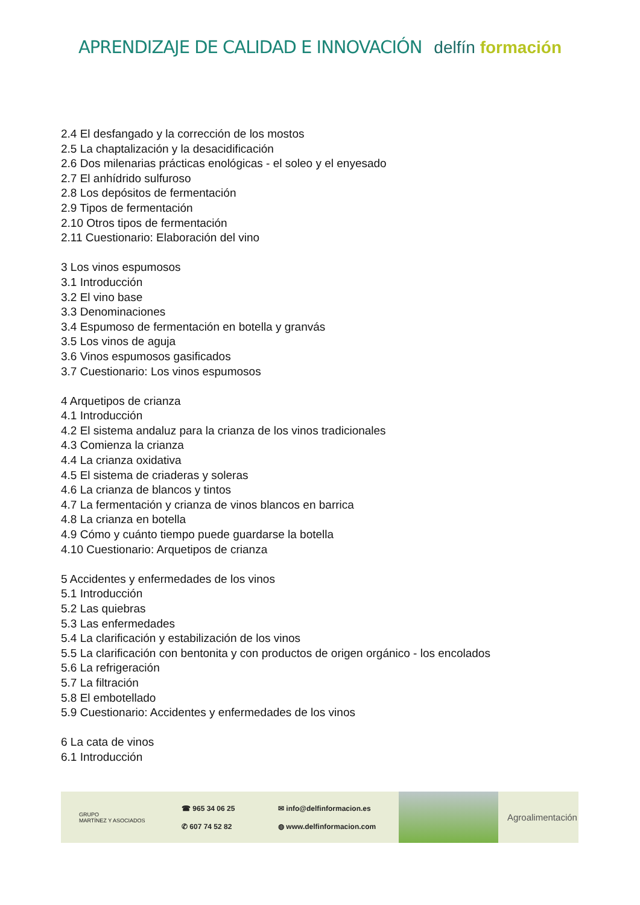APRENDIZAJE DE CALIDAD E INNOVACIÓN
delfín formación
2.4 El desfangado y la corrección de los mostos
2.5 La chaptalización y la desacidificación
2.6 Dos milenarias prácticas enológicas - el soleo y el enyesado
2.7 El anhídrido sulfuroso
2.8 Los depósitos de fermentación
2.9 Tipos de fermentación
2.10 Otros tipos de fermentación
2.11 Cuestionario: Elaboración del vino
3 Los vinos espumosos
3.1 Introducción
3.2 El vino base
3.3 Denominaciones
3.4 Espumoso de fermentación en botella y granvás
3.5 Los vinos de aguja
3.6 Vinos espumosos gasificados
3.7 Cuestionario: Los vinos espumosos
4 Arquetipos de crianza
4.1 Introducción
4.2 El sistema andaluz para la crianza de los vinos tradicionales
4.3 Comienza la crianza
4.4 La crianza oxidativa
4.5 El sistema de criaderas y soleras
4.6 La crianza de blancos y tintos
4.7 La fermentación y crianza de vinos blancos en barrica
4.8 La crianza en botella
4.9 Cómo y cuánto tiempo puede guardarse la botella
4.10 Cuestionario: Arquetipos de crianza
5 Accidentes y enfermedades de los vinos
5.1 Introducción
5.2 Las quiebras
5.3 Las enfermedades
5.4 La clarificación y estabilización de los vinos
5.5 La clarificación con bentonita y con productos de origen orgánico - los encolados
5.6 La refrigeración
5.7 La filtración
5.8 El embotellado
5.9 Cuestionario: Accidentes y enfermedades de los vinos
6 La cata de vinos
6.1 Introducción
GRUPO
MARTÍNEZ Y ASOCIADOS
☎ 965 34 06 25
✆ 607 74 52 82
✉ info@delfinformacion.es
◍ www.delfinformacion.com
Agroalimentación